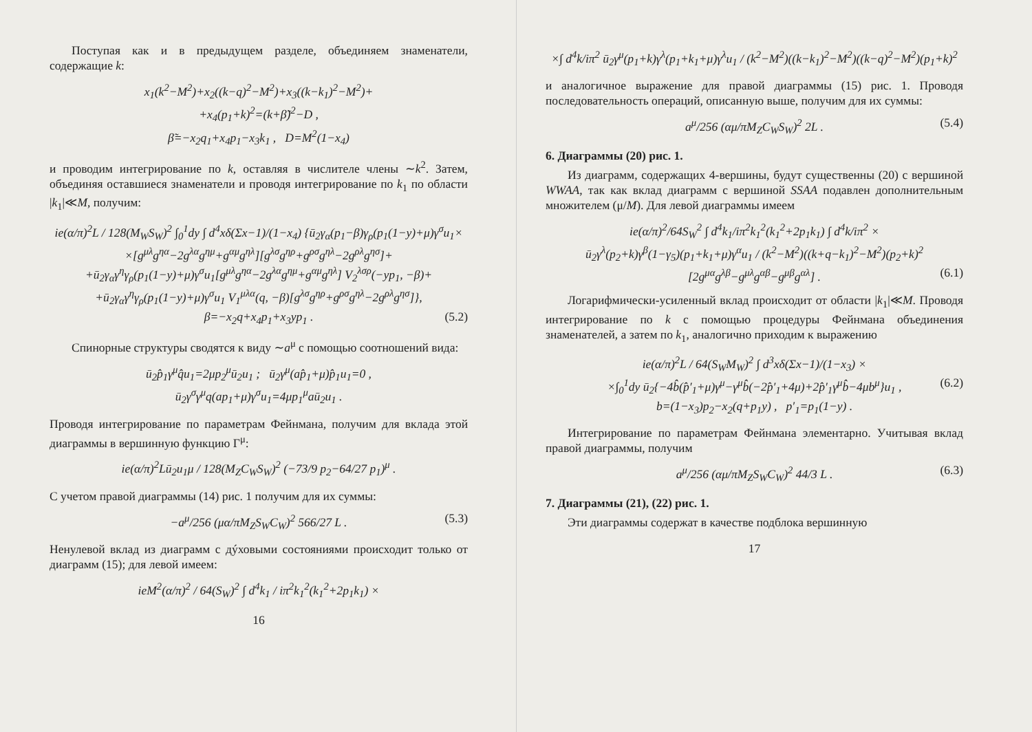Поступая как и в предыдущем разделе, объединяем знаменатели, содержащие k:
x<sub>1</sub>(k<sup>2</sup>−M<sup>2</sup>)+x<sub>2</sub>((k−q)<sup>2</sup>−M<sup>2</sup>)+x<sub>3</sub>((k−k<sub>1</sub>)<sup>2</sup>−M<sup>2</sup>)+
+x<sub>4</sub>(p<sub>1</sub>+k)<sup>2</sup>=(k+β̃)<sup>2</sup>−D ,
β̃=−x<sub>2</sub>q<sub>1</sub>+x<sub>4</sub>p<sub>1</sub>−x<sub>3</sub>k<sub>1</sub> , D=M<sup>2</sup>(1−x<sub>4</sub>)
и проводим интегрирование по k, оставляя в числителе члены ∼k<sup>2</sup>. Затем, объединяя оставшиеся знаменатели и проводя интегрирование по k<sub>1</sub> по области |k<sub>1</sub>|≪M, получим:
ie(α/π)<sup>2</sup>L / 128(M<sub>W</sub>S<sub>W</sub>)<sup>2</sup> ∫<sub>0</sub><sup>1</sup>dy ∫ d<sup>4</sup>xδ(Σx−1)/(1−x<sub>4</sub>) {ū<sub>2</sub>γ<sub>α</sub>(p<sub>1</sub>−β)γ<sub>ρ</sub>(p<sub>1</sub>(1−y)+μ)γ<sup>σ</sup>u<sub>1</sub>×
×[g<sup>μλ</sup>g<sup>ηα</sup>−2g<sup>λα</sup>g<sup>ημ</sup>+g<sup>αμ</sup>g<sup>ηλ</sup>][g<sup>λσ</sup>g<sup>ηρ</sup>+g<sup>ρσ</sup>g<sup>ηλ</sup>−2g<sup>ρλ</sup>g<sup>ησ</sup>]+
+ū<sub>2</sub>γ<sub>α</sub>γ<sup>η</sup>γ<sub>ρ</sub>(p<sub>1</sub>(1−y)+μ)γ<sup>σ</sup>u<sub>1</sub>[g<sup>μλ</sup>g<sup>ηα</sup>−2g<sup>λα</sup>g<sup>ημ</sup>+g<sup>αμ</sup>g<sup>ηλ</sup>] V<sub>2</sub><sup>λσρ</sup>(−yp<sub>1</sub>, −β)+
+ū<sub>2</sub>γ<sub>α</sub>γ<sup>η</sup>γ<sub>ρ</sub>(p<sub>1</sub>(1−y)+μ)γ<sup>σ</sup>u<sub>1</sub> V<sub>1</sub><sup>μλα</sup>(q, −β)[g<sup>λσ</sup>g<sup>ηρ</sup>+g<sup>ρσ</sup>g<sup>ηλ</sup>−2g<sup>ρλ</sup>g<sup>ησ</sup>]},
β=−x<sub>2</sub>q+x<sub>4</sub>p<sub>1</sub>+x<sub>3</sub>yp<sub>1</sub> . (5.2)
Спинорные структуры сводятся к виду ∼a<sup>μ</sup> с помощью соотношений вида:
ū<sub>2</sub>p̂<sub>1</sub>γ<sup>μ</sup>q̂u<sub>1</sub>=2μp<sub>2</sub><sup>μ</sup>ū<sub>2</sub>u<sub>1</sub> ; ū<sub>2</sub>γ<sup>μ</sup>(ap̂<sub>1</sub>+μ)p̂<sub>1</sub>u<sub>1</sub>=0 ,
ū<sub>2</sub>γ<sup>σ</sup>γ<sup>μ</sup>q(ap<sub>1</sub>+μ)γ<sup>σ</sup>u<sub>1</sub>=4μp<sub>1</sub><sup>μ</sup>aū<sub>2</sub>u<sub>1</sub> .
Проводя интегрирование по параметрам Фейнмана, получим для вклада этой диаграммы в вершинную функцию Γ<sup>μ</sup>:
ie(α/π)<sup>2</sup>Lū<sub>2</sub>u<sub>1</sub>μ / 128(M<sub>Z</sub>C<sub>W</sub>S<sub>W</sub>)<sup>2</sup> (−73/9 p<sub>2</sub>−64/27 p<sub>1</sub>)<sup>μ</sup> .
С учетом правой диаграммы (14) рис. 1 получим для их суммы:
−a<sup>μ</sup>/256 (μα/πM<sub>Z</sub>S<sub>W</sub>C<sub>W</sub>)<sup>2</sup> 566/27 L . (5.3)
Ненулевой вклад из диаграмм с дýховыми состояниями происходит только от диаграмм (15); для левой имеем:
ieM<sup>2</sup>(α/π)<sup>2</sup> / 64(S<sub>W</sub>)<sup>2</sup> ∫ d<sup>4</sup>k<sub>1</sub> / iπ<sup>2</sup>k<sub>1</sub><sup>2</sup>(k<sub>1</sub><sup>2</sup>+2p<sub>1</sub>k<sub>1</sub>) ×
16
×∫ d<sup>4</sup>k/iπ<sup>2</sup> ū<sub>2</sub>γ<sup>μ</sup>(p<sub>1</sub>+k)γ<sup>λ</sup>(p<sub>1</sub>+k<sub>1</sub>+μ)γ<sup>λ</sup>u<sub>1</sub> / (k<sup>2</sup>−M<sup>2</sup>)((k−k<sub>1</sub>)<sup>2</sup>−M<sup>2</sup>)((k−q)<sup>2</sup>−M<sup>2</sup>)(p<sub>1</sub>+k)<sup>2</sup>
и аналогичное выражение для правой диаграммы (15) рис. 1. Проводя последовательность операций, описанную выше, получим для их суммы:
a<sup>μ</sup>/256 (αμ/πM<sub>Z</sub>C<sub>W</sub>S<sub>W</sub>)<sup>2</sup> 2L . (5.4)
6. Диаграммы (20) рис. 1.
Из диаграмм, содержащих 4-вершины, будут существенны (20) с вершиной WWAA, так как вклад диаграмм с вершиной SSAA подавлен дополнительным множителем (μ/M). Для левой диаграммы имеем
ie(α/π)<sup>2</sup>/64S<sub>W</sub><sup>2</sup> ∫ d<sup>4</sup>k<sub>1</sub>/iπ<sup>2</sup>k<sub>1</sub><sup>2</sup>(k<sub>1</sub><sup>2</sup>+2p<sub>1</sub>k<sub>1</sub>) ∫ d<sup>4</sup>k/iπ<sup>2</sup> ×
ū<sub>2</sub>γ<sup>λ</sup>(p<sub>2</sub>+k)γ<sup>β</sup>(1−γ<sub>5</sub>)(p<sub>1</sub>+k<sub>1</sub>+μ)γ<sup>α</sup>u<sub>1</sub> / (k<sup>2</sup>−M<sup>2</sup>)((k+q−k<sub>1</sub>)<sup>2</sup>−M<sup>2</sup>)(p<sub>2</sub>+k)<sup>2</sup> [2g<sup>μα</sup>g<sup>λβ</sup>−g<sup>μλ</sup>g<sup>αβ</sup>−g<sup>μβ</sup>g<sup>αλ</sup>] . (6.1)
Логарифмически-усиленный вклад происходит от области |k<sub>1</sub>|≪M. Проводя интегрирование по k с помощью процедуры Фейнмана объединения знаменателей, а затем по k<sub>1</sub>, аналогично приходим к выражению
ie(α/π)<sup>2</sup>L / 64(S<sub>W</sub>M<sub>W</sub>)<sup>2</sup> ∫ d<sup>3</sup>xδ(Σx−1)/(1−x<sub>3</sub>) ×
×∫<sub>0</sub><sup>1</sup>dy ū<sub>2</sub>{−4b̂(p̂′<sub>1</sub>+μ)γ<sup>μ</sup>−γ<sup>μ</sup>b̂(−2p̂′<sub>1</sub>+4μ)+2p̂′<sub>1</sub>γ<sup>μ</sup>b̂−4μb<sup>μ</sup>}u<sub>1</sub> , (6.2)
b=(1−x<sub>3</sub>)p<sub>2</sub>−x<sub>2</sub>(q+p<sub>1</sub>y) , p′<sub>1</sub>=p<sub>1</sub>(1−y) .
Интегрирование по параметрам Фейнмана элементарно. Учитывая вклад правой диаграммы, получим
a<sup>μ</sup>/256 (αμ/πM<sub>Z</sub>S<sub>W</sub>C<sub>W</sub>)<sup>2</sup> 44/3 L . (6.3)
7. Диаграммы (21), (22) рис. 1.
Эти диаграммы содержат в качестве подблока вершинную
17